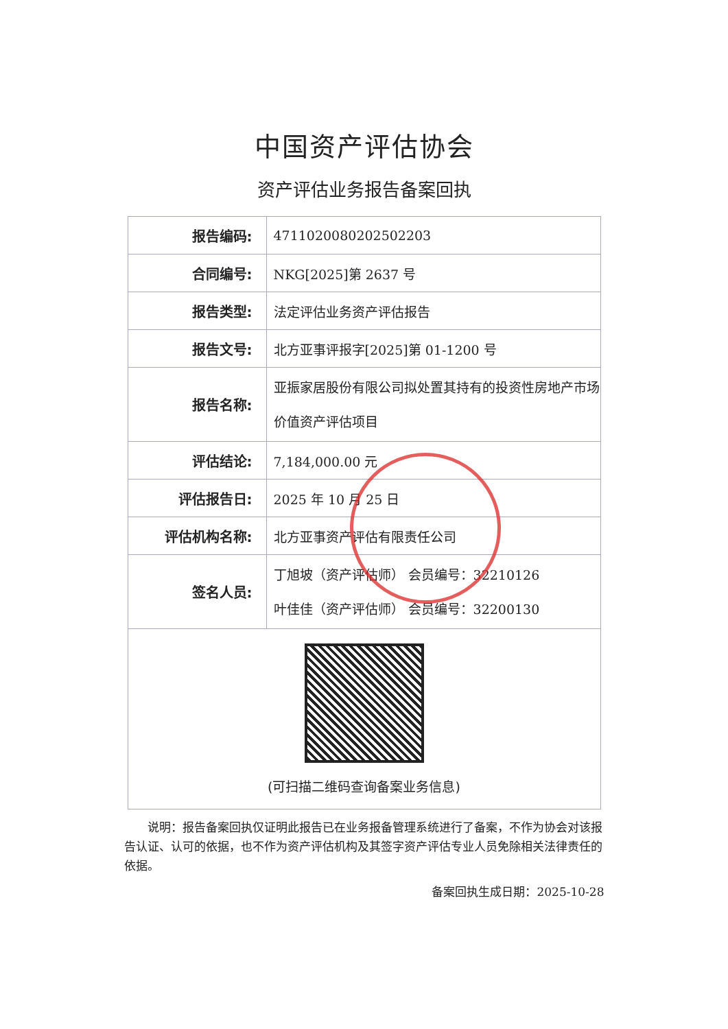中国资产评估协会
资产评估业务报告备案回执
| 报告编码: | 4711020080202502203 |
| 合同编号: | NKG[2025]第 2637 号 |
| 报告类型: | 法定评估业务资产评估报告 |
| 报告文号: | 北方亚事评报字[2025]第 01-1200 号 |
| 报告名称: | 亚振家居股份有限公司拟处置其持有的投资性房地产市场价值资产评估项目 |
| 评估结论: | 7,184,000.00 元 |
| 评估报告日: | 2025 年 10 月 25 日 |
| 评估机构名称: | 北方亚事资产评估有限责任公司 |
| 签名人员: | 丁旭坡（资产评估师） 会员编号：32210126 叶佳佳（资产评估师） 会员编号：32200130 |
| (可扫描二维码查询备案业务信息) | |
说明：报告备案回执仅证明此报告已在业务报备管理系统进行了备案，不作为协会对该报告认证、认可的依据，也不作为资产评估机构及其签字资产评估专业人员免除相关法律责任的依据。
备案回执生成日期：2025-10-28